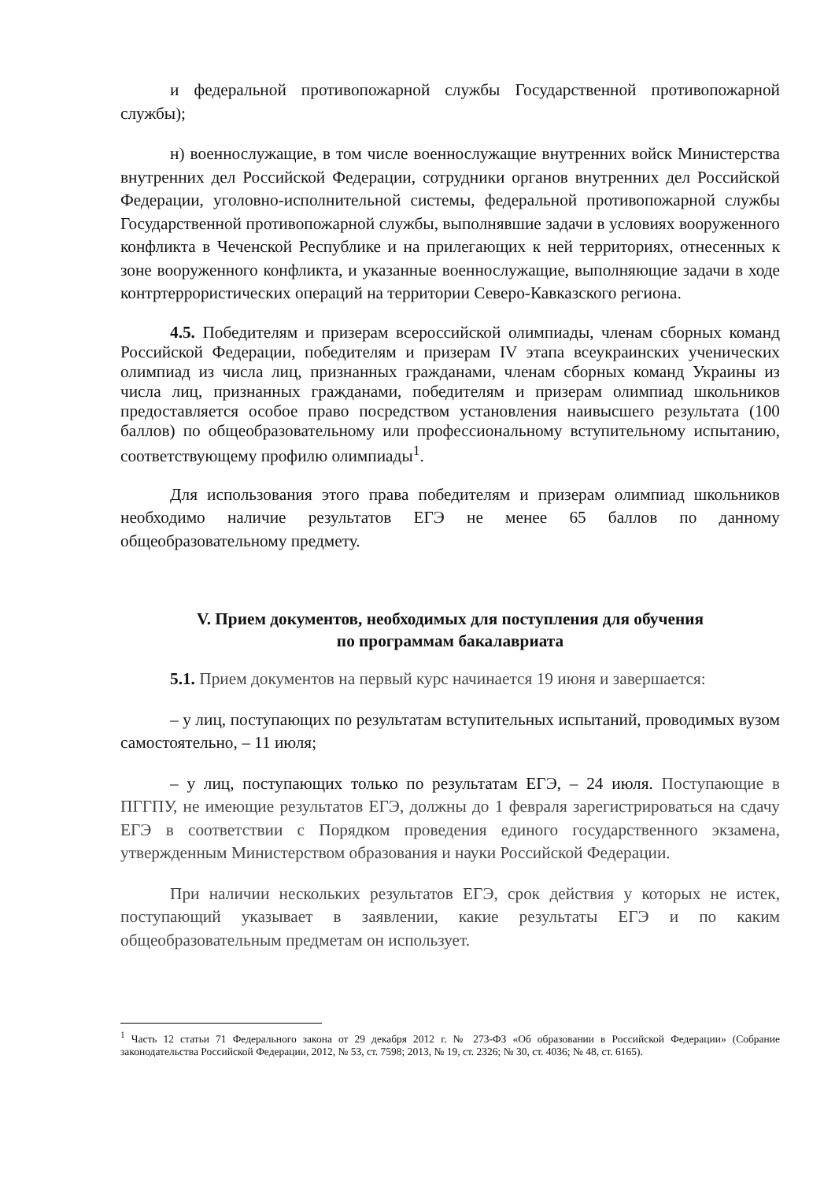и федеральной противопожарной службы Государственной противопожарной службы);
н) военнослужащие, в том числе военнослужащие внутренних войск Министерства внутренних дел Российской Федерации, сотрудники органов внутренних дел Российской Федерации, уголовно-исполнительной системы, федеральной противопожарной службы Государственной противопожарной службы, выполнявшие задачи в условиях вооруженного конфликта в Чеченской Республике и на прилегающих к ней территориях, отнесенных к зоне вооруженного конфликта, и указанные военнослужащие, выполняющие задачи в ходе контртеррористических операций на территории Северо-Кавказского региона.
4.5. Победителям и призерам всероссийской олимпиады, членам сборных команд Российской Федерации, победителям и призерам IV этапа всеукраинских ученических олимпиад из числа лиц, признанных гражданами, членам сборных команд Украины из числа лиц, признанных гражданами, победителям и призерам олимпиад школьников предоставляется особое право посредством установления наивысшего результата (100 баллов) по общеобразовательному или профессиональному вступительному испытанию, соответствующему профилю олимпиады<sup>1</sup>.
Для использования этого права победителям и призерам олимпиад школьников необходимо наличие результатов ЕГЭ не менее 65 баллов по данному общеобразовательному предмету.
V. Прием документов, необходимых для поступления для обучения
по программам бакалавриата
5.1. Прием документов на первый курс начинается 19 июня и завершается:
– у лиц, поступающих по результатам вступительных испытаний, проводимых вузом самостоятельно, – 11 июля;
– у лиц, поступающих только по результатам ЕГЭ, – 24 июля. Поступающие в ПГГПУ, не имеющие результатов ЕГЭ, должны до 1 февраля зарегистрироваться на сдачу ЕГЭ в соответствии с Порядком проведения единого государственного экзамена, утвержденным Министерством образования и науки Российской Федерации.
При наличии нескольких результатов ЕГЭ, срок действия у которых не истек, поступающий указывает в заявлении, какие результаты ЕГЭ и по каким общеобразовательным предметам он использует.
<sup>1</sup> Часть 12 статьи 71 Федерального закона от 29 декабря 2012 г. № 273-ФЗ «Об образовании в Российской Федерации» (Собрание законодательства Российской Федерации, 2012, № 53, ст. 7598; 2013, № 19, ст. 2326; № 30, ст. 4036; № 48, ст. 6165).